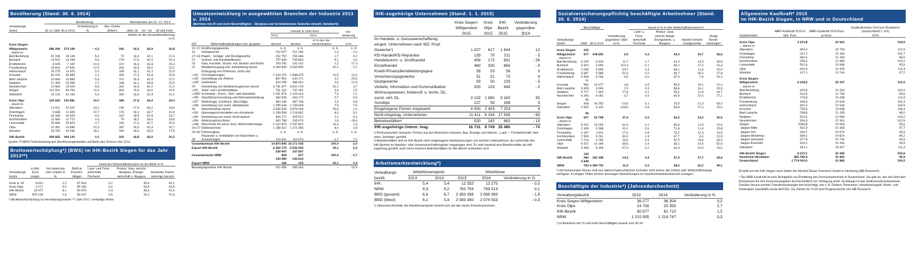Bevölkerung (Stand: 30. 6. 2014)
| Verwaltungs- bezirk | Bevölkerung | | | | Altersstruktur am 31. 12. 2013 | | |
| --- | --- | --- | --- | --- | --- | --- | --- |
| | 30.12.1980 | 30.6.2014 | Veränderung in % | Bev.-Dichte (E/km²) | unter 18 | 18 – 64 | 65 und mehr |
| | | | | | Anteile an der Gesamtbevölkerung in % | | |
| Kreis Siegen-Wittgenstein | 286 206 | 274 249 | – 4,2 | 242 | 16,3 | 62,9 | 20,8 |
| ...davon in | | | | | | | |
| Bad Berleburg | 20 196 | 19 149 | - 5,2 | 70 | 16,6 | 62,1 | 21,3 |
| Burbach | 13 515 | 14 268 | 5,6 | 179 | 17,6 | 62,0 | 20,4 |
| Erndtebrück | 8 028 | 7 192 | - 10,4 | 101 | 16,3 | 63,3 | 20,4 |
| Freudenberg | 15 844 | 17 826 | 12,5 | 326 | 16,8 | 63,0 | 20,2 |
| Hilchenbach | 15 275 | 14 970 | -2,0 | 185 | 16,1 | 61,4 | 22,5 |
| Kreuztal | 30 219 | 30 859 | 2,1 | 434 | 17,3 | 61,8 | 20,9 |
| Bad Laasphe | 14 666 | 13 883 | - 5,3 | 102 | 16,3 | 61,5 | 22,2 |
| Netphen | 22 453 | 23 069 | 2,7 | 168 | 16,1 | 63,9 | 20,0 |
| Neunkirchen | 14 564 | 13 619 | -6,5 | 342 | 16,6 | 62,2 | 21,2 |
| Siegen | 112 320 | 99 254 | - 11,6 | 865 | 15,5 | 64,0 | 20,5 |
| Wilnsdorf | 19 126 | 20 160 | 5,4 | 280 | 16,6 | 62,3 | 21,1 |
| Kreis Olpe | 122 619 | 134 881 | 10,0 | 189 | 17,8 | 63,2 | 19,0 |
| ...davon in | | | | | | | |
| Attendorn | 21 511 | 24 347 | 13,2 | 249 | 17,9 | 63,2 | 18,9 |
| Drolshagen | 9 638 | 11 828 | 22,7 | 176 | 18,4 | 64,7 | 16,9 |
| Finnentrop | 16 189 | 16 929 | 4,6 | 162 | 18,5 | 62,8 | 18,7 |
| Kirchhundem | 11 680 | 11 722 | 0,4 | 79 | 18,2 | 63,0 | 18,8 |
| Lennestadt | 25 996 | 25 823 | - 0,7 | 190 | 17,3 | 62,7 | 20,0 |
| Olpe | 22 351 | 24 686 | 10,4 | 287 | 16,9 | 62,4 | 20,7 |
| Wenden | 15 254 | 19 546 | 28,1 | 269 | 18,6 | 63,9 | 17,5 |
| IHK-Bezirk | 408 825 | 409 130 | 0,1 | 222 | 16,8 | 63,0 | 20,2 |
Quelle: IT.NRW Fortschreibung des Bevölkerungsstandes auf Basis des Zensus vom 2011.
Bruttowertschöpfung*) (BWS) im IHK-Bezirk Siegen für das Jahr 2012**)
| Verwaltungs- bezirk | in Mio. Euro insges. | Ver-änderung zum Vorjahr in % | BWS je Erwerbs-tätigen | Anteil der Wirtschaftsbereiche an der BWS in % | | |
| --- | --- | --- | --- | --- | --- | --- |
| | | | | Land- und Forst-wirtschaft, Fischerei | Produz. Gew. einschl. Bergbau, Energie-wirtschaft u. Baugew. | Gesamter Dienst-leistungs-bereich |
| Kreis S.-W. | 8 810 | 2,2 | 57 816 | 0,2 | 45,6 | 54,1 |
| Kreis Olpe | 4 217 | 5,0 | 55 299 | 0,6 | 54,9 | 44,5 |
| IHK-Bezirk | 13 027 | 3,1 | 56 976 | 0,4 | 48,6 | 51,0 |
| NRW | 525 154 | 2,3 | 59 047 | 0,5 | 29,1 | 70,3 |
*) Bruttowertschöpfung zu Herstellungspreisen **) Jahr 2012: vorläufige Werte
Umsatzentwicklung in ausgewählten Branchen der Industrie 2013 u. 2014
(Betriebe mit 20 und mehr Beschäftigten – Bergbau und Verarbeitendes Gewerbe einschl. Handwerk)
| WZ | Wirtschaftsabteilungen und -gruppen | Umsatz in 1000 Euro | | | Ver-änderung |
| --- | --- | --- | --- | --- | --- |
| | | 2013 | 2014 | | |
| | | absolut | absolut | in % des Ge-samtumsatzes | in % |
| 10–12 | Ernährungsgewerbe | k. A. | k. A. | k. A. | k. A. |
| 16 | Holzgewerbe | 216 527 | 212 286 | 1,4 | - 2,0 |
| 17+18 | Papier-, Verlags- und Druckgewerbe | 252 752 | 253 336 | 1,7 | 0,2 |
| 22 | Gummi- und Kunststoffwaren | 757 639 | 769 834 | 5,1 | 1,6 |
| 23 | Glas, Keramik, Verarb. von Steinen und Erden | 154 250 | 181 042 | 1,2 | 17,4 |
| 24 | Metallerzeugung und -bearbeitung davon: | 3 099 849 | 3 065 950 | 20,2 | - 1,1 |
| –241 | Erzeugung von Roheisen, Stahl und Ferrolegierungen | 1 444 474 | 1 588 975 | 10,5 | 10,0 |
| –242 | Herstellung von Rohren | 857 551 | 640 171 | 4,2 | - 25,3 |
| –245 | Gießereien | 344 255 | 388 461 | 2,6 | 12,8 |
| 25 | Herstellung von Metallerzeugnissen davon: | 3 781 677 | 3 961 215 | 26,1 | 4,7 |
| –251 | Stahl- und Leichtmetallbau | 731 162 | 742 181 | 4,9 | 1,5 |
| –2550 | Schmiede-, Press-, Zieh- und Stanzteile | 1 031 876 | 1 104 624 | 7,3 | 7,1 |
| –256 | Oberflächenveredlung und Wärmebehandlung | 369 546 | 406 172 | 2,7 | 9,9 |
| –257 | Werkzeuge, Schlösser, Beschläge | 384 166 | 387 136 | 2,6 | 0,8 |
| –259 | Herstellung von sonst. Metallwaren | 1 055 649 | 1 135 939 | 7,5 | 7,6 |
| 28 | Maschinenbau davon: | 3 839 528 | 3 878 048 | 25,6 | 1,0 |
| –281 | überwiegend Hersteller von Armaturen | 1 159 599 | 1 218 832 | 8,0 | 5,1 |
| –282 | Herstellung von sonst. Nicht wirtsch. | 306 271 | 325 922 | 2,1 | 6,4 |
| –284 | Werkzeugmaschinen | 362 788 | 295 474 | 1,9 | - 18,6 |
| –289 | Maschinen für sonst. best. Wirtschaftszweige | 2 010 870 | 2 037 820 | 13,4 | 1,3 |
| 26+27 | Elektrotechnik | 1 188 312 | 1 221 056 | 8,0 | 2,8 |
| 29+30 | Fahrzeugbau | k. A. | k. A. | k. A. | k. A. |
| 33 | Reparatur u. Installation von Maschinen u. Ausrüstungen | 119 631 | 110 974 | 0,7 | - 7,2 |
| Gesamtumsatz IHK-Bezirk | | 14 870 845 | 15 171 035 | 100,0 | 2,0 |
| Export IHK-Bezirk | | 6 392 179 | 6 533 232 | 43,1 | 2,2 |
| Gesamtumsatz NRW | | 339 997 818 | 337 697 507 | 100,0 | - 0,7 |
| Export NRW | | 144 980 166 | 145 613 125 | 43,1 | 0,4 |
| Bauhauptgewerbe IHK-Bezirk | | 420 359 | 485 306 | – | 15,5 |
IHK-zugehörige Unternehmen (Stand: 1. 1. 2015)
| | Kreis Siegen-Wittgenstein 2015 | Kreis Olpe 2015 | IHK-Bezirk 2015 | Veränderung gegenüber 2014 |
| --- | --- | --- | --- | --- |
| Im Handels- u. Genossenschaftsreg. eingetr. Unternehmen nach WZ: Prod. Gewerbe¹) | 1 027 | 617 | 1 644 | 12 |
| Kfz-Handel/Kfz-Reparatur | 133 | 78 | 211 | - 5 |
| Handelsverm. u. Großhandel | 459 | 172 | 631 | - 26 |
| Einzelhandel | 460 | 220 | 680 | - 8 |
| Kredit-/Finanzdienstleistungsgew. | 33 | 23 | 56 | 0 |
| Versicherungsgewerbe | 51 | 21 | 72 | 0 |
| Gastgewerbe | 83 | 50 | 133 | - 5 |
| Verkehr, Information und Kommunikation | 325 | 123 | 448 | - 2 |
| Wohnungswesen, freiberufl. u. techn. DL, sonst. wirt. DL | 2 102 | 1 060 | 3 162 | 35 |
| Sonstige | 127 | 59 | 186 | 3 |
| Eingetragene Firmen insgesamt | 4 800 | 2 423 | 7 223 | 4 |
| Nicht eingetrag. Unternehmen | 11 411 | 6 184 | 17 595 | - 60 |
| Betriebsstätten² | 520 | 142 | 662 | - 18 |
| IHK-zugehörige Untern. insg. | 16 731 | 8 749 | 25 480 | - 74 |
¹) Produzierendes Gewerbe: Firmen aus den Bereichen Industrie, Bau, Energie und Wasser. „Land- + Forstwirtschaft“ wird unter „Sonstige“ gezählt.
²) Betriebsstätten sind im IHK-Bezirk nicht eingetragene Niederlassungen von solchen Unternehmen, die außerhalb des IHK-Bezirks im Handels- oder Genossenschaftsregister eingetragen sind. Es wird maximal eine Betriebsstätte als IHK-zugehörig gezählt, auch wenn mehrere Betriebsstätten im IHK-Bezirk vorhanden sind.
Arbeitsmarktentwicklung*)
| Verwaltungs- bezirk | Arbeitslosenquote | | Arbeitslose | | |
| --- | --- | --- | --- | --- | --- |
| | 2013 | 2014 | 2013 | 2014 | Veränderung in % |
| IHK | 5,4 | 5,4 | 12 332 | 12 275 | - 0,5 |
| NRW | 8,3 | 8,2 | 762 784 | 763 213 | 0,1 |
| BRD (gesamt) | 6,9 | 6,7 | 2 950 336 | 2 898 388 | - 1,8 |
| BRD (West) | 6,1 | 5,9 | 2 080 340 | 2 074 553 | - 0,3 |
*) Jahresdurchschnitt; die Arbeitslosenquote bezieht sich auf alle zivilen Erwerbspersonen.
Sozialversicherungspflichtig beschäftigte Arbeitnehmer (Stand: 30. 6. 2014)
| Verwaltungs- bezirk | Beschäftigte | | Veränderung gegenüber 1980 in % | davon in % in den Wirtschaftsbereichen*) | | | |
| --- | --- | --- | --- | --- | --- | --- | --- |
| | 1980 | 30.6.2014 | | Land- u. Forst-wirtschaft Fischerei | Produz. Gew. einschl. Bergb. Energiewirts. u. Baugew. | Handel Verkehr Gastgewerbe | übrige Dienst-leistungen |
| Kreis Siegen-Wittgenstein | 105 577 | 108 650 | 2,9 | 0,3 | 43,4 | 19,7 | 36,6 |
| ...davon in | | | | | | | |
| Bad Berleburg | 6 205 | 6 929 | 11,7 | 1,7 | 44,0 | 14,5 | 39,8 |
| Burbach | 3 324 | 6 994 | 110,4 | 0,1 | 66,1 | 17,4 | 16,4 |
| Erndtebrück | 2 095 | 3 555 | 69,7 | 0,4 | 68,1 | 11,6 | 20,0 |
| Freudenberg | 3 687 | 5 589 | 51,6 | 0,0 | 36,7 | 35,4 | 27,8 |
| Hilchenbach | 5 508 | 5 293 | - 3,9 | 0,0 | 67,9 | 7,8 | 24,3 |
| Kreuztal | 10 596 | 10 677 | 0,8 | 0,5 | 59,5 | 19,1 | 21,0 |
| Bad Laasphe | 3 828 | 3 906 | 2,0 | 0,3 | 58,8 | 16,1 | 24,9 |
| Netphen | 5 717 | 7 304 | 27,8 | 0,2 | 53,4 | 11,8 | 34,7 |
| Neunkirchen | 6 284 | 6 051 | - 3,7 | 0,0 | 60,9 | 22,0 | 17,1 |
| Siegen | 55 408 | 46 252 | - 16,5 | 0,1 | 25,5 | 21,3 | 53,2 |
| Wilnsdorf | 2 925 | 6 100 | 108,5 | 0,8 | 56,8 | 27,4 | 15,0 |
| Kreis Olpe | 36 507 | 53 798 | 47,4 | 0,5 | 55,5 | 13,5 | 30,5 |
| ...davon in | | | | | | | |
| Attendorn | 8 262 | 13 253 | 60,4 | 0,1 | 65,8 | 11,5 | 22,6 |
| Drolshagen | 2 408 | 3 398 | 41,1 | 0,6 | 71,8 | 11,9 | 15,8 |
| Finnentrop | 4 197 | 4 911 | 17,0 | 0,9 | 73,2 | 12,3 | 13,5 |
| Kirchhundem | 2 509 | 3 261 | 30,0 | 2,3 | 67,7 | 8,4 | 21,5 |
| Lennestadt | 7 216 | 9 283 | 28,6 | 0,6 | 52,5 | 13,9 | 33,0 |
| Olpe | 8 422 | 14 199 | 68,6 | 0,4 | 33,1 | 14,5 | 52,0 |
| Wenden | 3 493 | 5 493 | 57,3 | 0,2 | 60,3 | 20,5 | 19,0 |
| IHK-Bezirk | 142 084 | 162 448 | 14,3 | 0,4 | 47,4 | 17,7 | 34,6 |
| NRW | 5 648 763 | 6 284 700 | 11,3 | 0,5 | 28,2 | 22,2 | 49,1 |
*) Auf kommunaler Ebene sind aus datenschutzrechtlichen Gründen nicht immer alle Zahlen aller Wirtschaftszweige verfügbar. In einigen Fällen können deswegen Abweichungen im Nachkommastellenbereich vorliegen.
Beschäftigte der Industrie*) (Jahresdurchschnitt)
| Verwaltungsbezirk | 2013 | 2014 | Veränderung in % |
| --- | --- | --- | --- |
| Kreis Siegen-Wittgenstein | 36 277 | 36 354 | 0,2 |
| Kreis Olpe | 24 700 | 25 358 | 2,7 |
| IHK-Bezirk | 60 977 | 61 712 | 1,2 |
| NRW | 1 215 885 | 1 219 747 | 0,3 |
*) in Betrieben mit 20 und mehr Beschäftigten jeweils zum 30.09
Allgemeine Kaufkraft* 2015
im IHK-Bezirk Siegen, in NRW und in Deutschland
| Gebietsname | MBR-Kaufkraft 2015 in Mio. Euro | MBR-Kaufkraft 2015 Euro je Einw. | Kaufkraft-Index 2015 pro Einwohner (Deutschland = 100) 2015 |
| --- | --- | --- | --- |
| Kreis Olpe | 3 101,8 | 22 941 | 104,9 |
| ... davon in | | | |
| Attendorn | 654,0 | 26 793 | 122,5 |
| Drolshagen | 267,2 | 22 446 | 102,7 |
| Finnentrop | 364,4 | 21 430 | 98,0 |
| Kirchhundem | 256,6 | 21 880 | 100,1 |
| Lennestadt | 542,6 | 20 968 | 95,9 |
| Olpe | 600,0 | 24 329 | 111,3 |
| Wenden | 417,1 | 21 246 | 97,2 |
| Kreis Siegen-Wittgenstein | 6 108,3 | 22 197 | 101,5 |
| ... davon in | | | |
| Bad Berleburg | 429,9 | 22 443 | 102,6 |
| Burbach | 314,5 | 21 768 | 99,6 |
| Erndtebrück | 176,8 | 24 438 | 111,8 |
| Freudenberg | 408,6 | 22 819 | 104,4 |
| Hilchenbach | 342,4 | 22 946 | 104,9 |
| Kreuztal | 735,3 | 23 698 | 108,4 |
| Bad Laasphe | 298,8 | 21 435 | 98,0 |
| Netphen | 520,6 | 22 569 | 103,2 |
| Neunkirchen | 306,3 | 22 491 | 102,9 |
| Siegen | 2083,8 | 20 903 | 95,6 |
| Siegen-Mitte | 542,9 | 21 365 | 97,7 |
| Siegen-Ost | 449,7 | 20 970 | 95,9 |
| Siegen-Weidenau | 309,2 | 20 824 | 95,2 |
| Siegen-Geisweid | 377,9 | 20 746 | 94,9 |
| Siegen-Eiserfeld | 404,1 | 20 440 | 93,5 |
| Wilnsdorf | 491,1 | 24 347 | 111,4 |
| IHK-Bezirk Siegen | 9 210,1 | 22 442 | 102,6 |
| Nordrhein-Westfalen | 385 789,4 | 21 850 | 99,9 |
| Deutschland | 1 774 000,0 | 21 865 | 100,0 |
Erstellt von der IHK Siegen nach Daten der Michael Bauer Research GmbH in Nürnberg (MB-Research).
* Die MBR-Kaufkraft ist eine Richtgröße zur Ermittlung des Konsumpotenzials in Deutschland. Sie gibt an, wie viel Geld den Einwohnern für ihre Konsumausgaben durchschnittlich zur Verfügung steht. Grundlage ist das Nettoerwerbseinkommen. Darüber hinaus werden Transfereleistungen berücksichtigt, wie z. B. Renten, Pensionen, Arbeitslosengeld, Wohn- und Kindergeld, Sozialhilfe sowie BAFÖG. Die Zahlen für 2015 sind Prognosewerte von MB-Research.